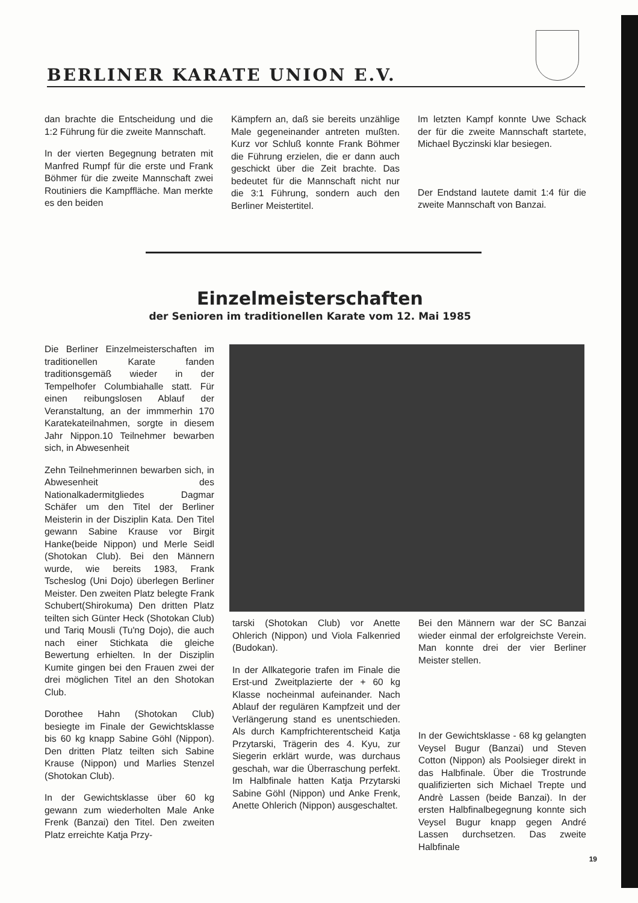BERLINER KARATE UNION E.V.
dan brachte die Entscheidung und die 1:2 Führung für die zweite Mannschaft.
In der vierten Begegnung betraten mit Manfred Rumpf für die erste und Frank Böhmer für die zweite Mannschaft zwei Routiniers die Kampffläche. Man merkte es den beiden
Kämpfern an, daß sie bereits unzählige Male gegeneinander antreten mußten. Kurz vor Schluß konnte Frank Böhmer die Führung erzielen, die er dann auch geschickt über die Zeit brachte. Das bedeutet für die Mannschaft nicht nur die 3:1 Führung, sondern auch den Berliner Meistertitel.
Im letzten Kampf konnte Uwe Schack der für die zweite Mannschaft startete, Michael Byczinski klar besiegen.
Der Endstand lautete damit 1:4 für die zweite Mannschaft von Banzai.
Einzelmeisterschaften
der Senioren im traditionellen Karate vom 12. Mai 1985
Die Berliner Einzelmeisterschaften im traditionellen Karate fanden traditionsgemäß wieder in der Tempelhofer Columbiahalle statt. Für einen reibungslosen Ablauf der Veranstaltung, an der immmerhin 170 Karatekateilnahmen, sorgte in diesem Jahr Nippon.10 Teilnehmer bewarben sich, in Abwesenheit
Zehn Teilnehmerinnen bewarben sich, in Abwesenheit des Nationalkadermitgliedes Dagmar Schäfer um den Titel der Berliner Meisterin in der Disziplin Kata. Den Titel gewann Sabine Krause vor Birgit Hanke(beide Nippon) und Merle Seidl (Shotokan Club). Bei den Männern wurde, wie bereits 1983, Frank Tscheslog (Uni Dojo) überlegen Berliner Meister. Den zweiten Platz belegte Frank Schubert(Shirokuma) Den dritten Platz teilten sich Günter Heck (Shotokan Club) und Tariq Mousli (Tu'ng Dojo), die auch nach einer Stichkata die gleiche Bewertung erhielten. In der Disziplin Kumite gingen bei den Frauen zwei der drei möglichen Titel an den Shotokan Club.
Dorothee Hahn (Shotokan Club) besiegte im Finale der Gewichtsklasse bis 60 kg knapp Sabine Göhl (Nippon). Den dritten Platz teilten sich Sabine Krause (Nippon) und Marlies Stenzel (Shotokan Club).
In der Gewichtsklasse über 60 kg gewann zum wiederholten Male Anke Frenk (Banzai) den Titel. Den zweiten Platz erreichte Katja Przy-
tarski (Shotokan Club) vor Anette Ohlerich (Nippon) und Viola Falkenried (Budokan).
In der Allkategorie trafen im Finale die Erst-und Zweitplazierte der + 60 kg Klasse nocheinmal aufeinander. Nach Ablauf der regulären Kampfzeit und der Verlängerung stand es unentschieden. Als durch Kampfrichterentscheid Katja Przytarski, Trägerin des 4. Kyu, zur Siegerin erklärt wurde, was durchaus geschah, war die Überraschung perfekt. Im Halbfinale hatten Katja Przytarski Sabine Göhl (Nippon) und Anke Frenk, Anette Ohlerich (Nippon) ausgeschaltet.
Bei den Männern war der SC Banzai wieder einmal der erfolgreichste Verein. Man konnte drei der vier Berliner Meister stellen.
In der Gewichtsklasse - 68 kg gelangten Veysel Bugur (Banzai) und Steven Cotton (Nippon) als Poolsieger direkt in das Halbfinale. Über die Trostrunde qualifizierten sich Michael Trepte und Andrè Lassen (beide Banzai). In der ersten Halbfinalbegegnung konnte sich Veysel Bugur knapp gegen André Lassen durchsetzen. Das zweite Halbfinale
19